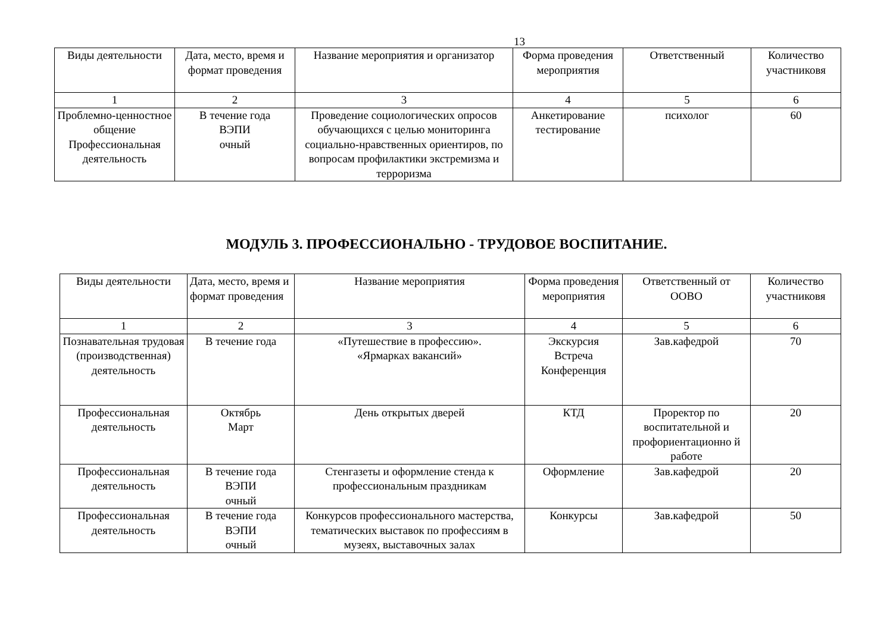13
| Виды деятельности | Дата, место, время и формат проведения | Название мероприятия и организатор | Форма проведения мероприятия | Ответственный | Количество участниковя |
| 1 | 2 | 3 | 4 | 5 | 6 |
| Проблемно-ценностное общение Профессиональная деятельность | В течение года ВЭПИ очный | Проведение социологических опросов обучающихся с целью мониторинга социально-нравственных ориентиров, по вопросам профилактики экстремизма и терроризма | Анкетирование тестирование | психолог | 60 |
МОДУЛЬ 3. ПРОФЕССИОНАЛЬНО - ТРУДОВОЕ ВОСПИТАНИЕ.
| Виды деятельности | Дата, место, время и формат проведения | Название мероприятия | Форма проведения мероприятия | Ответственный от ООВО | Количество участниковя |
| 1 | 2 | 3 | 4 | 5 | 6 |
| Познавательная трудовая (производственная) деятельность | В течение года | «Путешествие в профессию». «Ярмарках вакансий» | Экскурсия Встреча Конференция | Зав.кафедрой | 70 |
| Профессиональная деятельность | Октябрь Март | День открытых дверей | КТД | Проректор по воспитательной и профориентационно й работе | 20 |
| Профессиональная деятельность | В течение года ВЭПИ очный | Стенгазеты и оформление стенда к профессиональным праздникам | Оформление | Зав.кафедрой | 20 |
| Профессиональная деятельность | В течение года ВЭПИ очный | Конкурсов профессионального мастерства, тематических выставок по профессиям в музеях, выставочных залах | Конкурсы | Зав.кафедрой | 50 |